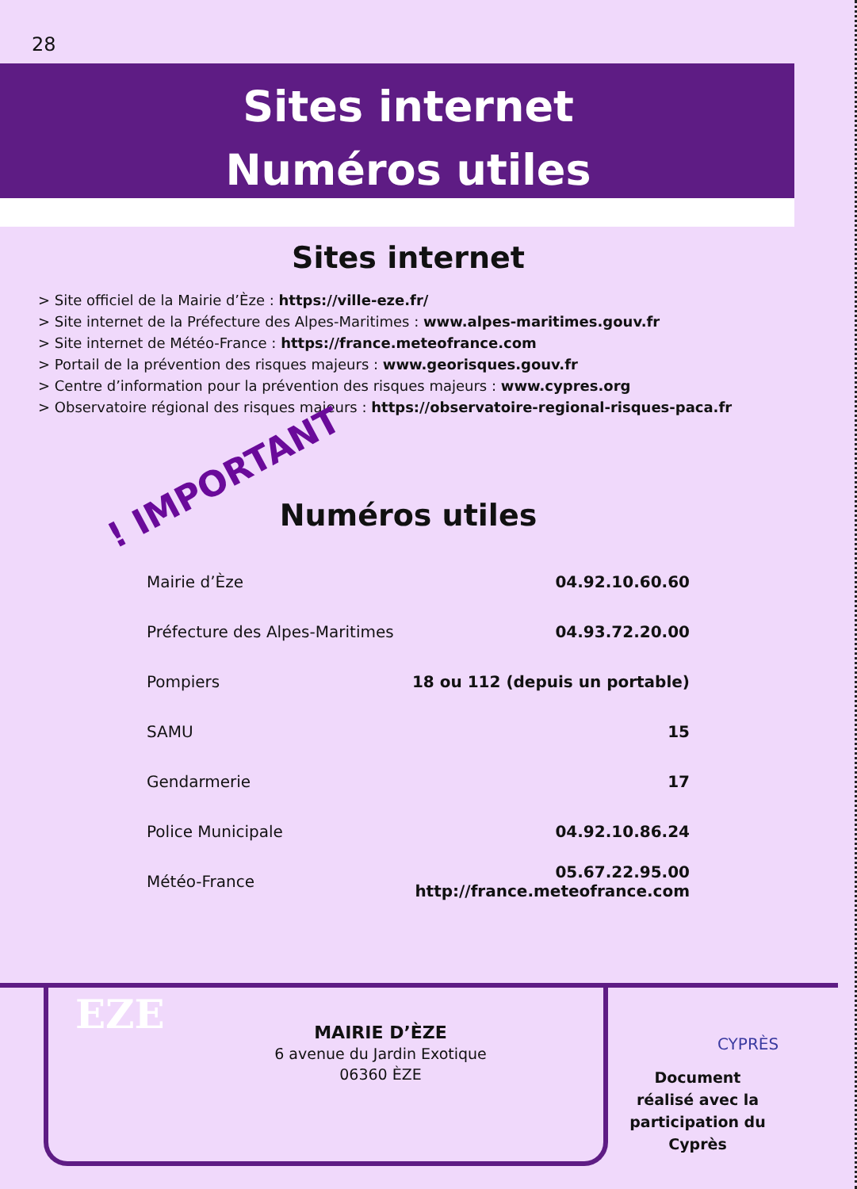28
Sites internet
Numéros utiles
Sites internet
> Site officiel de la Mairie d’Èze : https://ville-eze.fr/
> Site internet de la Préfecture des Alpes-Maritimes : www.alpes-maritimes.gouv.fr
> Site internet de Météo-France : https://france.meteofrance.com
> Portail de la prévention des risques majeurs : www.georisques.gouv.fr
> Centre d’information pour la prévention des risques majeurs : www.cypres.org
> Observatoire régional des risques majeurs : https://observatoire-regional-risques-paca.fr
! IMPORTANT
Numéros utiles
| Mairie d’Èze | 04.92.10.60.60 |
| Préfecture des Alpes-Maritimes | 04.93.72.20.00 |
| Pompiers | 18 ou 112 (depuis un portable) |
| SAMU | 15 |
| Gendarmerie | 17 |
| Police Municipale | 04.92.10.86.24 |
| Météo-France | 05.67.22.95.00 http://france.meteofrance.com |
EZE
MAIRIE D’ÈZE
6 avenue du Jardin Exotique
06360 ÈZE
CYPRÈS
Document réalisé avec la participation du Cyprès